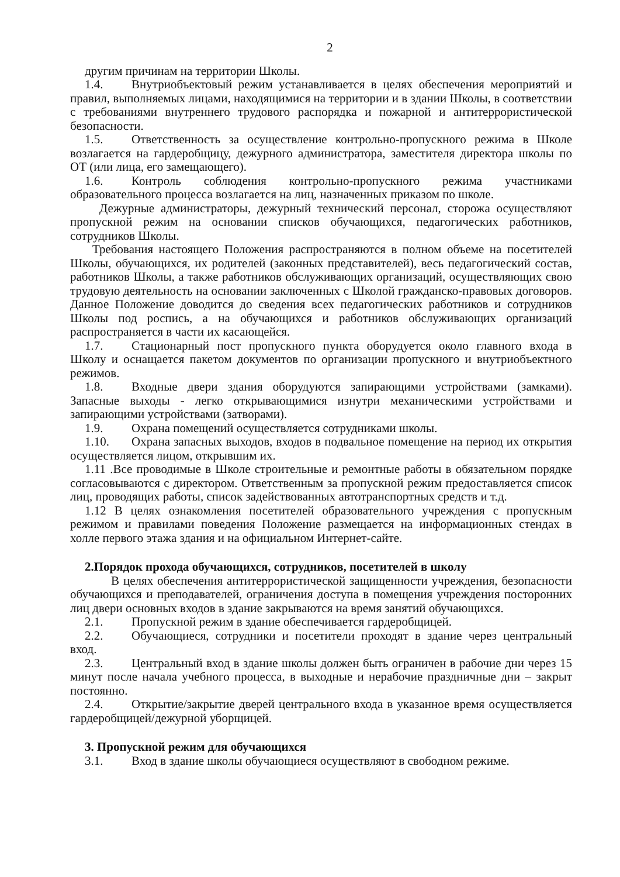2
другим причинам на территории Школы.
1.4. Внутриобъектовый режим устанавливается в целях обеспечения мероприятий и правил, выполняемых лицами, находящимися на территории и в здании Школы, в соответствии с требованиями внутреннего трудового распорядка и пожарной и антитеррористической безопасности.
1.5. Ответственность за осуществление контрольно-пропускного режима в Школе возлагается на гардеробщицу, дежурного администратора, заместителя директора школы по ОТ (или лица, его замещающего).
1.6. Контроль соблюдения контрольно-пропускного режима участниками образовательного процесса возлагается на лиц, назначенных приказом по школе.
Дежурные администраторы, дежурный технический персонал, сторожа осуществляют пропускной режим на основании списков обучающихся, педагогических работников, сотрудников Школы.
Требования настоящего Положения распространяются в полном объеме на посетителей Школы, обучающихся, их родителей (законных представителей), весь педагогический состав, работников Школы, а также работников обслуживающих организаций, осуществляющих свою трудовую деятельность на основании заключенных с Школой гражданско-правовых договоров. Данное Положение доводится до сведения всех педагогических работников и сотрудников Школы под роспись, а на обучающихся и работников обслуживающих организаций распространяется в части их касающейся.
1.7. Стационарный пост пропускного пункта оборудуется около главного входа в Школу и оснащается пакетом документов по организации пропускного и внутриобъектного режимов.
1.8. Входные двери здания оборудуются запирающими устройствами (замками). Запасные выходы - легко открывающимися изнутри механическими устройствами и запирающими устройствами (затворами).
1.9. Охрана помещений осуществляется сотрудниками школы.
1.10. Охрана запасных выходов, входов в подвальное помещение на период их открытия осуществляется лицом, открывшим их.
1.11 .Все проводимые в Школе строительные и ремонтные работы в обязательном порядке согласовываются с директором. Ответственным за пропускной режим предоставляется список лиц, проводящих работы, список задействованных автотранспортных средств и т.д.
1.12 В целях ознакомления посетителей образовательного учреждения с пропускным режимом и правилами поведения Положение размещается на информационных стендах в холле первого этажа здания и на официальном Интернет-сайте.
2.Порядок прохода обучающихся, сотрудников, посетителей в школу
В целях обеспечения антитеррористической защищенности учреждения, безопасности обучающихся и преподавателей, ограничения доступа в помещения учреждения посторонних лиц двери основных входов в здание закрываются на время занятий обучающихся.
2.1. Пропускной режим в здание обеспечивается гардеробщицей.
2.2. Обучающиеся, сотрудники и посетители проходят в здание через центральный вход.
2.3. Центральный вход в здание школы должен быть ограничен в рабочие дни через 15 минут после начала учебного процесса, в выходные и нерабочие праздничные дни – закрыт постоянно.
2.4. Открытие/закрытие дверей центрального входа в указанное время осуществляется гардеробщицей/дежурной уборщицей.
3. Пропускной режим для обучающихся
3.1. Вход в здание школы обучающиеся осуществляют в свободном режиме.